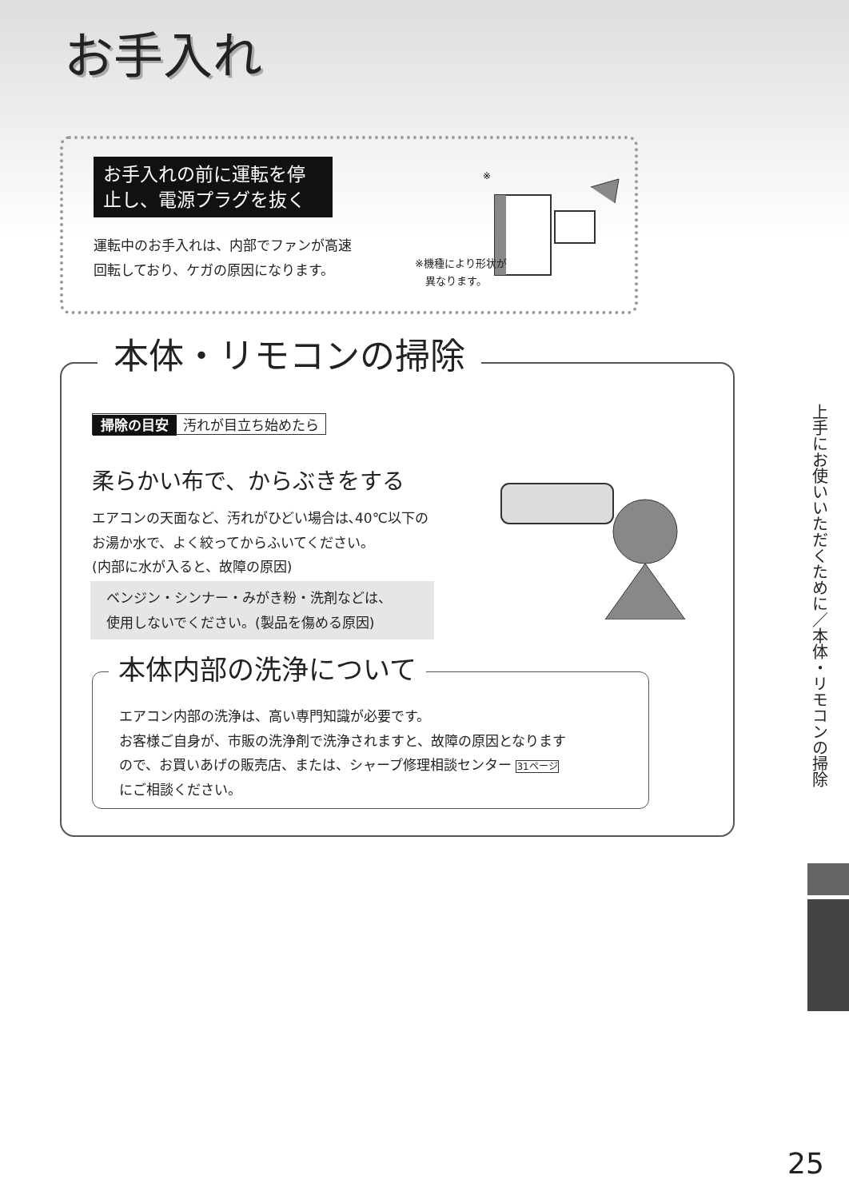お手入れ
お手入れの前に運転を停止し、電源プラグを抜く
運転中のお手入れは、内部でファンが高速
回転しており、ケガの原因になります。
※
※機種により形状が
　異なります。
本体・リモコンの掃除
掃除の目安 汚れが目立ち始めたら
柔らかい布で、からぶきをする
エアコンの天面など、汚れがひどい場合は､40℃以下の
お湯か水で、よく絞ってからふいてください。
(内部に水が入ると、故障の原因)
ベンジン・シンナー・みがき粉・洗剤などは、
使用しないでください。(製品を傷める原因)
本体内部の洗浄について
エアコン内部の洗浄は、高い専門知識が必要です。
お客様ご自身が、市販の洗浄剤で洗浄されますと、故障の原因となります
ので、お買いあげの販売店、または、シャープ修理相談センター 31ページ
にご相談ください。
上手にお使いいただくために／本体・リモコンの掃除
25